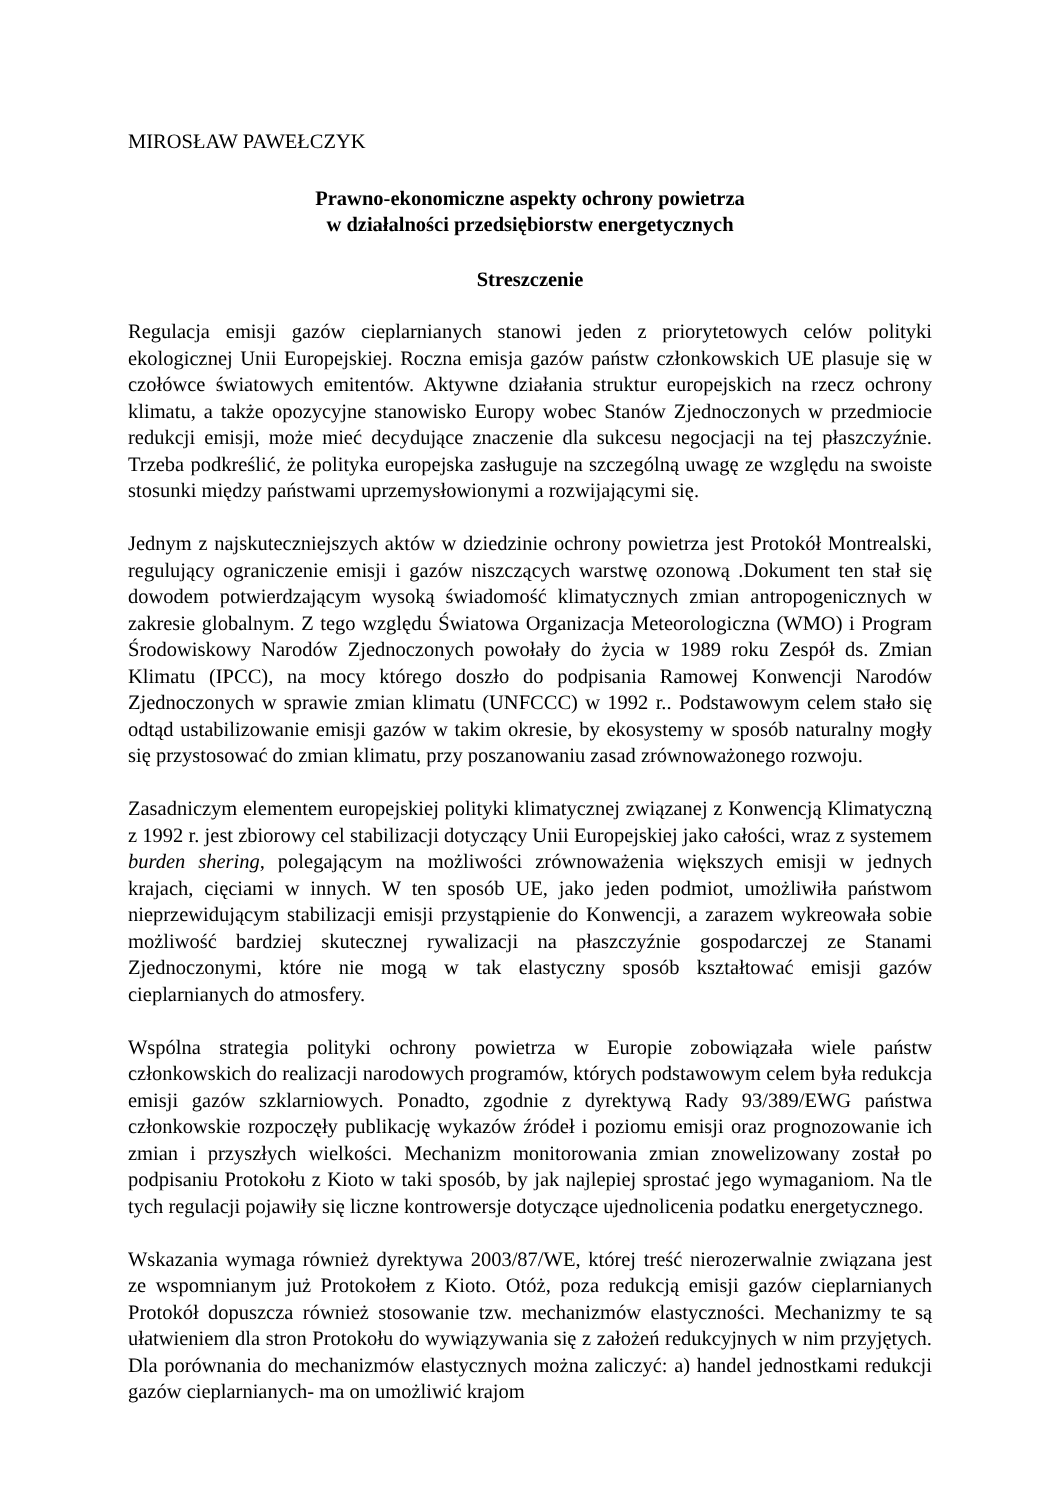MIROSŁAW PAWEŁCZYK
Prawno-ekonomiczne aspekty ochrony powietrza
w działalności przedsiębiorstw energetycznych
Streszczenie
Regulacja emisji gazów cieplarnianych stanowi jeden z priorytetowych celów polityki ekologicznej Unii Europejskiej. Roczna emisja gazów państw członkowskich UE plasuje się w czołówce światowych emitentów. Aktywne działania struktur europejskich na rzecz ochrony klimatu, a także opozycyjne stanowisko Europy wobec Stanów Zjednoczonych w przedmiocie redukcji emisji, może mieć decydujące znaczenie dla sukcesu negocjacji na tej płaszczyźnie. Trzeba podkreślić, że polityka europejska zasługuje na szczególną uwagę ze względu na swoiste stosunki między państwami uprzemysłowionymi a rozwijającymi się.
Jednym z najskuteczniejszych aktów w dziedzinie ochrony powietrza jest Protokół Montrealski, regulujący ograniczenie emisji i gazów niszczących warstwę ozonową .Dokument ten stał się dowodem potwierdzającym wysoką świadomość klimatycznych zmian antropogenicznych w zakresie globalnym. Z tego względu Światowa Organizacja Meteorologiczna (WMO) i Program Środowiskowy Narodów Zjednoczonych powołały do życia w 1989 roku Zespół ds. Zmian Klimatu (IPCC), na mocy którego doszło do podpisania Ramowej Konwencji Narodów Zjednoczonych w sprawie zmian klimatu (UNFCCC) w 1992 r.. Podstawowym celem stało się odtąd ustabilizowanie emisji gazów w takim okresie, by ekosystemy w sposób naturalny mogły się przystosować do zmian klimatu, przy poszanowaniu zasad zrównoważonego rozwoju.
Zasadniczym elementem europejskiej polityki klimatycznej związanej z Konwencją Klimatyczną z 1992 r. jest zbiorowy cel stabilizacji dotyczący Unii Europejskiej jako całości, wraz z systemem burden shering, polegającym na możliwości zrównoważenia większych emisji w jednych krajach, cięciami w innych. W ten sposób UE, jako jeden podmiot, umożliwiła państwom nieprzewidującym stabilizacji emisji przystąpienie do Konwencji, a zarazem wykreowała sobie możliwość bardziej skutecznej rywalizacji na płaszczyźnie gospodarczej ze Stanami Zjednoczonymi, które nie mogą w tak elastyczny sposób kształtować emisji gazów cieplarnianych do atmosfery.
Wspólna strategia polityki ochrony powietrza w Europie zobowiązała wiele państw członkowskich do realizacji narodowych programów, których podstawowym celem była redukcja emisji gazów szklarniowych. Ponadto, zgodnie z dyrektywą Rady 93/389/EWG państwa członkowskie rozpoczęły publikację wykazów źródeł i poziomu emisji oraz prognozowanie ich zmian i przyszłych wielkości. Mechanizm monitorowania zmian znowelizowany został po podpisaniu Protokołu z Kioto w taki sposób, by jak najlepiej sprostać jego wymaganiom. Na tle tych regulacji pojawiły się liczne kontrowersje dotyczące ujednolicenia podatku energetycznego.
Wskazania wymaga również dyrektywa 2003/87/WE, której treść nierozerwalnie związana jest ze wspomnianym już Protokołem z Kioto. Otóż, poza redukcją emisji gazów cieplarnianych Protokół dopuszcza również stosowanie tzw. mechanizmów elastyczności. Mechanizmy te są ułatwieniem dla stron Protokołu do wywiązywania się z założeń redukcyjnych w nim przyjętych. Dla porównania do mechanizmów elastycznych można zaliczyć: a) handel jednostkami redukcji gazów cieplarnianych- ma on umożliwić krajom